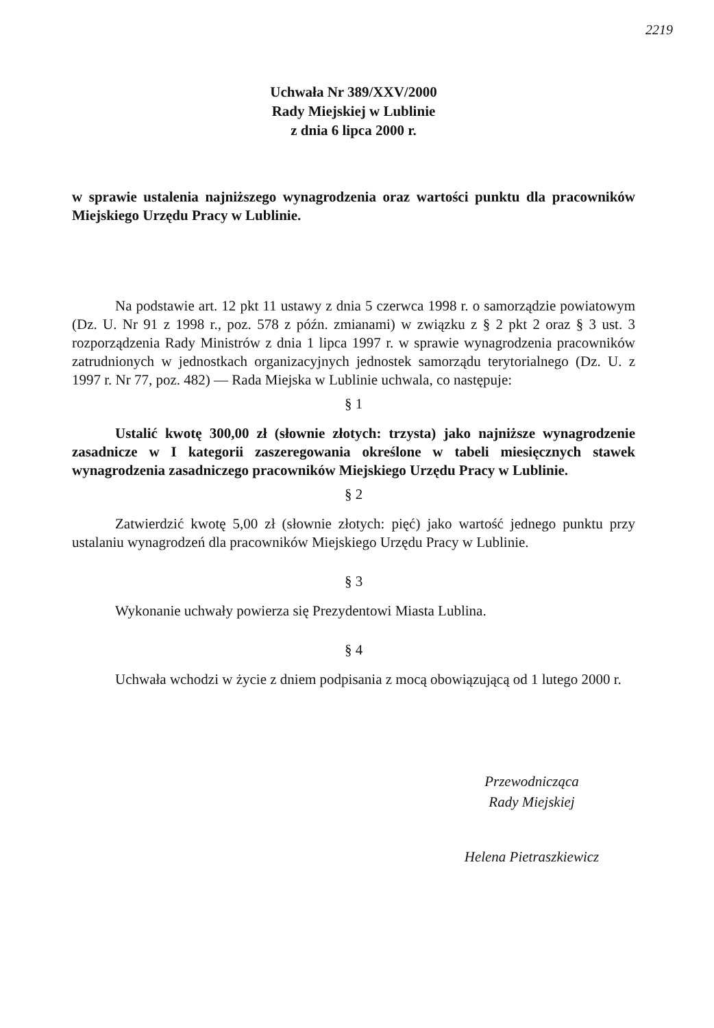2219
Uchwała Nr 389/XXV/2000
Rady Miejskiej w Lublinie
z dnia 6 lipca 2000 r.
w sprawie ustalenia najniższego wynagrodzenia oraz wartości punktu dla pracowników Miejskiego Urzędu Pracy w Lublinie.
Na podstawie art. 12 pkt 11 ustawy z dnia 5 czerwca 1998 r. o samorządzie powiatowym (Dz. U. Nr 91 z 1998 r., poz. 578 z późn. zmianami) w związku z § 2 pkt 2 oraz § 3 ust. 3 rozporządzenia Rady Ministrów z dnia 1 lipca 1997 r. w sprawie wynagrodzenia pracowników zatrudnionych w jednostkach organizacyjnych jednostek samorządu terytorialnego (Dz. U. z 1997 r. Nr 77, poz. 482) — Rada Miejska w Lublinie uchwala, co następuje:
§ 1
Ustalić kwotę 300,00 zł (słownie złotych: trzysta) jako najniższe wynagrodzenie zasadnicze w I kategorii zaszeregowania określone w tabeli miesięcznych stawek wynagrodzenia zasadniczego pracowników Miejskiego Urzędu Pracy w Lublinie.
§ 2
Zatwierdzić kwotę 5,00 zł (słownie złotych: pięć) jako wartość jednego punktu przy ustalaniu wynagrodzeń dla pracowników Miejskiego Urzędu Pracy w Lublinie.
§ 3
Wykonanie uchwały powierza się Prezydentowi Miasta Lublina.
§ 4
Uchwała wchodzi w życie z dniem podpisania z mocą obowiązującą od 1 lutego 2000 r.
Przewodnicząca
Rady Miejskiej
Helena Pietraszkiewicz